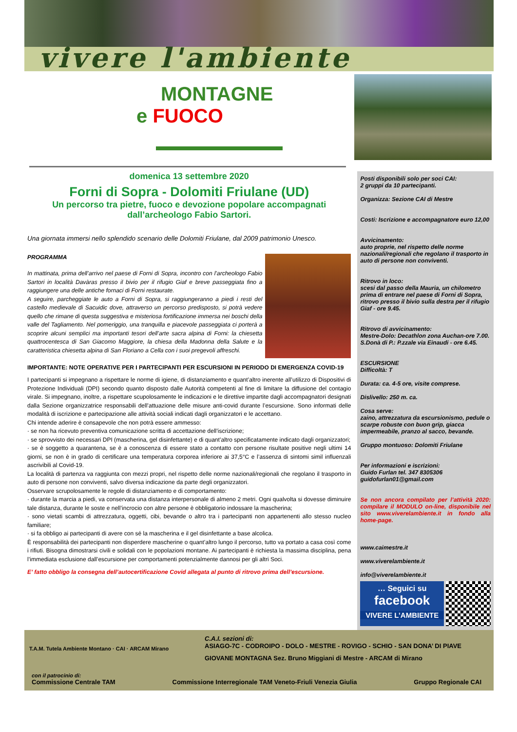vivere l'ambiente
MONTAGNE
e FUOCO
domenica 13 settembre 2020
Forni di Sopra - Dolomiti Friulane (UD)
Un percorso tra pietre, fuoco e devozione popolare accompagnati dall’archeologo Fabio Sartori.
Una giornata immersi nello splendido scenario delle Dolomiti Friulane, dal 2009 patrimonio Unesco.
PROGRAMMA
In mattinata, prima dell’arrivo nel paese di Forni di Sopra, incontro con l’archeologo Fabio Sartori in località Davàras presso il bivio per il rifugio Giaf e breve passeggiata fino a raggiungere una delle antiche fornaci di Forni restaurate.
A seguire, parcheggiate le auto a Forni di Sopra, si raggiungeranno a piedi i resti del castello medievale di Sacuidic dove, attraverso un percorso predisposto, si potrà vedere quello che rimane di questa suggestiva e misteriosa fortificazione immersa nei boschi della valle del Tagliamento. Nel pomeriggio, una tranquilla e piacevole passeggiata ci porterà a scoprire alcuni semplici ma importanti tesori dell’arte sacra alpina di Forni: la chiesetta quattrocentesca di San Giacomo Maggiore, la chiesa della Madonna della Salute e la caratteristica chiesetta alpina di San Floriano a Cella con i suoi pregevoli affreschi.
IMPORTANTE: NOTE OPERATIVE PER I PARTECIPANTI PER ESCURSIONI IN PERIODO DI EMERGENZA COVID-19
I partecipanti si impegnano a rispettare le norme di igiene, di distanziamento e quant’altro inerente all’utilizzo di Dispositivi di Protezione Individuali (DPI) secondo quanto disposto dalle Autorità competenti al fine di limitare la diffusione del contagio virale. Si impegnano, inoltre, a rispettare scupolosamente le indicazioni e le direttive impartite dagli accompagnatori designati dalla Sezione organizzatrice responsabili dell’attuazione delle misure anti-covid durante l’escursione. Sono informati delle modalità di iscrizione e partecipazione alle attività sociali indicati dagli organizzatori e le accettano.
Chi intende aderire è consapevole che non potrà essere ammesso:
· se non ha ricevuto preventiva comunicazione scritta di accettazione dell’iscrizione;
· se sprovvisto dei necessari DPI (mascherina, gel disinfettante) e di quant’altro specificatamente indicato dagli organizzatori;
· se è soggetto a quarantena, se è a conoscenza di essere stato a contatto con persone risultate positive negli ultimi 14 giorni, se non è in grado di certificare una temperatura corporea inferiore ai 37,5°C e l’assenza di sintomi simil influenzali ascrivibili al Covid-19.
La località di partenza va raggiunta con mezzi propri, nel rispetto delle norme nazionali/regionali che regolano il trasporto in auto di persone non conviventi, salvo diversa indicazione da parte degli organizzatori.
Osservare scrupolosamente le regole di distanziamento e di comportamento:
· durante la marcia a piedi, va conservata una distanza interpersonale di almeno 2 metri. Ogni qualvolta si dovesse diminuire tale distanza, durante le soste e nell’incrocio con altre persone è obbligatorio indossare la mascherina;
· sono vietati scambi di attrezzatura, oggetti, cibi, bevande o altro tra i partecipanti non appartenenti allo stesso nucleo familiare;
· si fa obbligo ai partecipanti di avere con sé la mascherina e il gel disinfettante a base alcolica.
È responsabilità dei partecipanti non disperdere mascherine o quant’altro lungo il percorso, tutto va portato a casa così come i rifiuti. Bisogna dimostrarsi civili e solidali con le popolazioni montane. Ai partecipanti è richiesta la massima disciplina, pena l’immediata esclusione dall’escursione per comportamenti potenzialmente dannosi per gli altri Soci.
E’ fatto obbligo la consegna dell’autocertificazione Covid allegata al punto di ritrovo prima dell’escursione.
Posti disponibili solo per soci CAI:
2 gruppi da 10 partecipanti.
Organizza: Sezione CAI di Mestre
Costi: Iscrizione e accompagnatore euro 12,00
Avvicinamento:
auto proprie, nel rispetto delle norme nazionali/regionali che regolano il trasporto in auto di persone non conviventi.
Ritrovo in loco:
scesi dal passo della Mauria, un chilometro prima di entrare nel paese di Forni di Sopra, ritrovo presso il bivio sulla destra per il rifugio Giaf - ore 9.45.
Ritrovo di avvicinamento:
Mestre-Dolo: Decathlon zona Auchan-ore 7.00.
S.Donà di P.: P.zzale via Einaudi - ore 6.45.
ESCURSIONE
Difficoltà: T
Durata: ca. 4-5 ore, visite comprese.
Dislivello: 250 m. ca.
Cosa serve:
zaino, attrezzatura da escursionismo, pedule o scarpe robuste con buon grip, giacca impermeabile, pranzo al sacco, bevande.
Gruppo montuoso: Dolomiti Friulane
Per informazioni e iscrizioni:
Guido Furlan tel. 347 8305306
guidofurlan01@gmail.com
Se non ancora compilato per l’attività 2020: compilare il MODULO on-line, disponibile nel sito www.viverelambiente.it in fondo alla home-page.
www.caimestre.it
www.viverelambiente.it
info@viverelambiente.it
… Seguici su
facebook
VIVERE L’AMBIENTE
T.A.M. Tutela Ambiente Montano · CAI · ARCAM Mirano
C.A.I. sezioni di:
ASIAGO-7C - CODROIPO - DOLO - MESTRE - ROVIGO - SCHIO - SAN DONA’ DI PIAVE
GIOVANE MONTAGNA Sez. Bruno Miggiani di Mestre - ARCAM di Mirano
con il patrocinio di:
Commissione Centrale TAM Commissione Interregionale TAM Veneto-Friuli Venezia Giulia Gruppo Regionale CAI